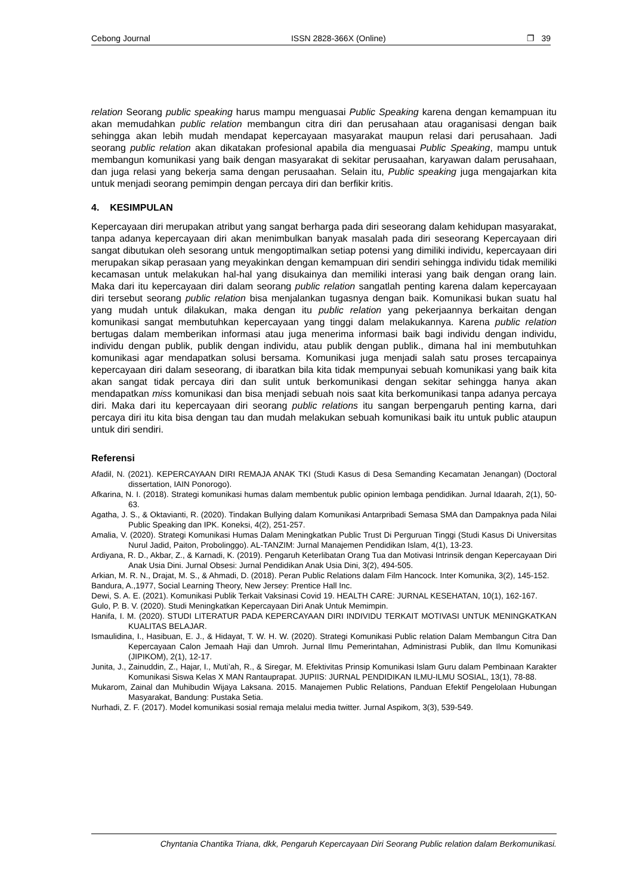Cebong Journal ISSN 2828-366X (Online) ❐ 39
relation Seorang public speaking harus mampu menguasai Public Speaking karena dengan kemampuan itu akan memudahkan public relation membangun citra diri dan perusahaan atau oraganisasi dengan baik sehingga akan lebih mudah mendapat kepercayaan masyarakat maupun relasi dari perusahaan. Jadi seorang public relation akan dikatakan profesional apabila dia menguasai Public Speaking, mampu untuk membangun komunikasi yang baik dengan masyarakat di sekitar perusaahan, karyawan dalam perusahaan, dan juga relasi yang bekerja sama dengan perusaahan. Selain itu, Public speaking juga mengajarkan kita untuk menjadi seorang pemimpin dengan percaya diri dan berfikir kritis.
4. KESIMPULAN
Kepercayaan diri merupakan atribut yang sangat berharga pada diri seseorang dalam kehidupan masyarakat, tanpa adanya kepercayaan diri akan menimbulkan banyak masalah pada diri seseorang Kepercayaan diri sangat dibutukan oleh sesorang untuk mengoptimalkan setiap potensi yang dimiliki individu, kepercayaan diri merupakan sikap perasaan yang meyakinkan dengan kemampuan diri sendiri sehingga individu tidak memiliki kecamasan untuk melakukan hal-hal yang disukainya dan memiliki interasi yang baik dengan orang lain. Maka dari itu kepercayaan diri dalam seorang public relation sangatlah penting karena dalam kepercayaan diri tersebut seorang public relation bisa menjalankan tugasnya dengan baik. Komunikasi bukan suatu hal yang mudah untuk dilakukan, maka dengan itu public relation yang pekerjaannya berkaitan dengan komunikasi sangat membutuhkan kepercayaan yang tinggi dalam melakukannya. Karena public relation bertugas dalam memberikan informasi atau juga menerima informasi baik bagi individu dengan individu, individu dengan publik, publik dengan individu, atau publik dengan publik., dimana hal ini membutuhkan komunikasi agar mendapatkan solusi bersama. Komunikasi juga menjadi salah satu proses tercapainya kepercayaan diri dalam seseorang, di ibaratkan bila kita tidak mempunyai sebuah komunikasi yang baik kita akan sangat tidak percaya diri dan sulit untuk berkomunikasi dengan sekitar sehingga hanya akan mendapatkan miss komunikasi dan bisa menjadi sebuah nois saat kita berkomunikasi tanpa adanya percaya diri. Maka dari itu kepercayaan diri seorang public relations itu sangan berpengaruh penting karna, dari percaya diri itu kita bisa dengan tau dan mudah melakukan sebuah komunikasi baik itu untuk public ataupun untuk diri sendiri.
Referensi
Afadil, N. (2021). KEPERCAYAAN DIRI REMAJA ANAK TKI (Studi Kasus di Desa Semanding Kecamatan Jenangan) (Doctoral dissertation, IAIN Ponorogo).
Afkarina, N. I. (2018). Strategi komunikasi humas dalam membentuk public opinion lembaga pendidikan. Jurnal Idaarah, 2(1), 50-63.
Agatha, J. S., & Oktavianti, R. (2020). Tindakan Bullying dalam Komunikasi Antarpribadi Semasa SMA dan Dampaknya pada Nilai Public Speaking dan IPK. Koneksi, 4(2), 251-257.
Amalia, V. (2020). Strategi Komunikasi Humas Dalam Meningkatkan Public Trust Di Perguruan Tinggi (Studi Kasus Di Universitas Nurul Jadid, Paiton, Probolinggo). AL-TANZIM: Jurnal Manajemen Pendidikan Islam, 4(1), 13-23.
Ardiyana, R. D., Akbar, Z., & Karnadi, K. (2019). Pengaruh Keterlibatan Orang Tua dan Motivasi Intrinsik dengan Kepercayaan Diri Anak Usia Dini. Jurnal Obsesi: Jurnal Pendidikan Anak Usia Dini, 3(2), 494-505.
Arkian, M. R. N., Drajat, M. S., & Ahmadi, D. (2018). Peran Public Relations dalam Film Hancock. Inter Komunika, 3(2), 145-152.
Bandura, A.,1977, Social Learning Theory, New Jersey: Prentice Hall Inc.
Dewi, S. A. E. (2021). Komunikasi Publik Terkait Vaksinasi Covid 19. HEALTH CARE: JURNAL KESEHATAN, 10(1), 162-167.
Gulo, P. B. V. (2020). Studi Meningkatkan Kepercayaan Diri Anak Untuk Memimpin.
Hanifa, I. M. (2020). STUDI LITERATUR PADA KEPERCAYAAN DIRI INDIVIDU TERKAIT MOTIVASI UNTUK MENINGKATKAN KUALITAS BELAJAR.
Ismaulidina, I., Hasibuan, E. J., & Hidayat, T. W. H. W. (2020). Strategi Komunikasi Public relation Dalam Membangun Citra Dan Kepercayaan Calon Jemaah Haji dan Umroh. Jurnal Ilmu Pemerintahan, Administrasi Publik, dan Ilmu Komunikasi (JIPIKOM), 2(1), 12-17.
Junita, J., Zainuddin, Z., Hajar, I., Muti’ah, R., & Siregar, M. Efektivitas Prinsip Komunikasi Islam Guru dalam Pembinaan Karakter Komunikasi Siswa Kelas X MAN Rantauprapat. JUPIIS: JURNAL PENDIDIKAN ILMU-ILMU SOSIAL, 13(1), 78-88.
Mukarom, Zainal dan Muhibudin Wijaya Laksana. 2015. Manajemen Public Relations, Panduan Efektif Pengelolaan Hubungan Masyarakat, Bandung: Pustaka Setia.
Nurhadi, Z. F. (2017). Model komunikasi sosial remaja melalui media twitter. Jurnal Aspikom, 3(3), 539-549.
Chyntania Chantika Triana, dkk, Pengaruh Kepercayaan Diri Seorang Public relation dalam Berkomunikasi.